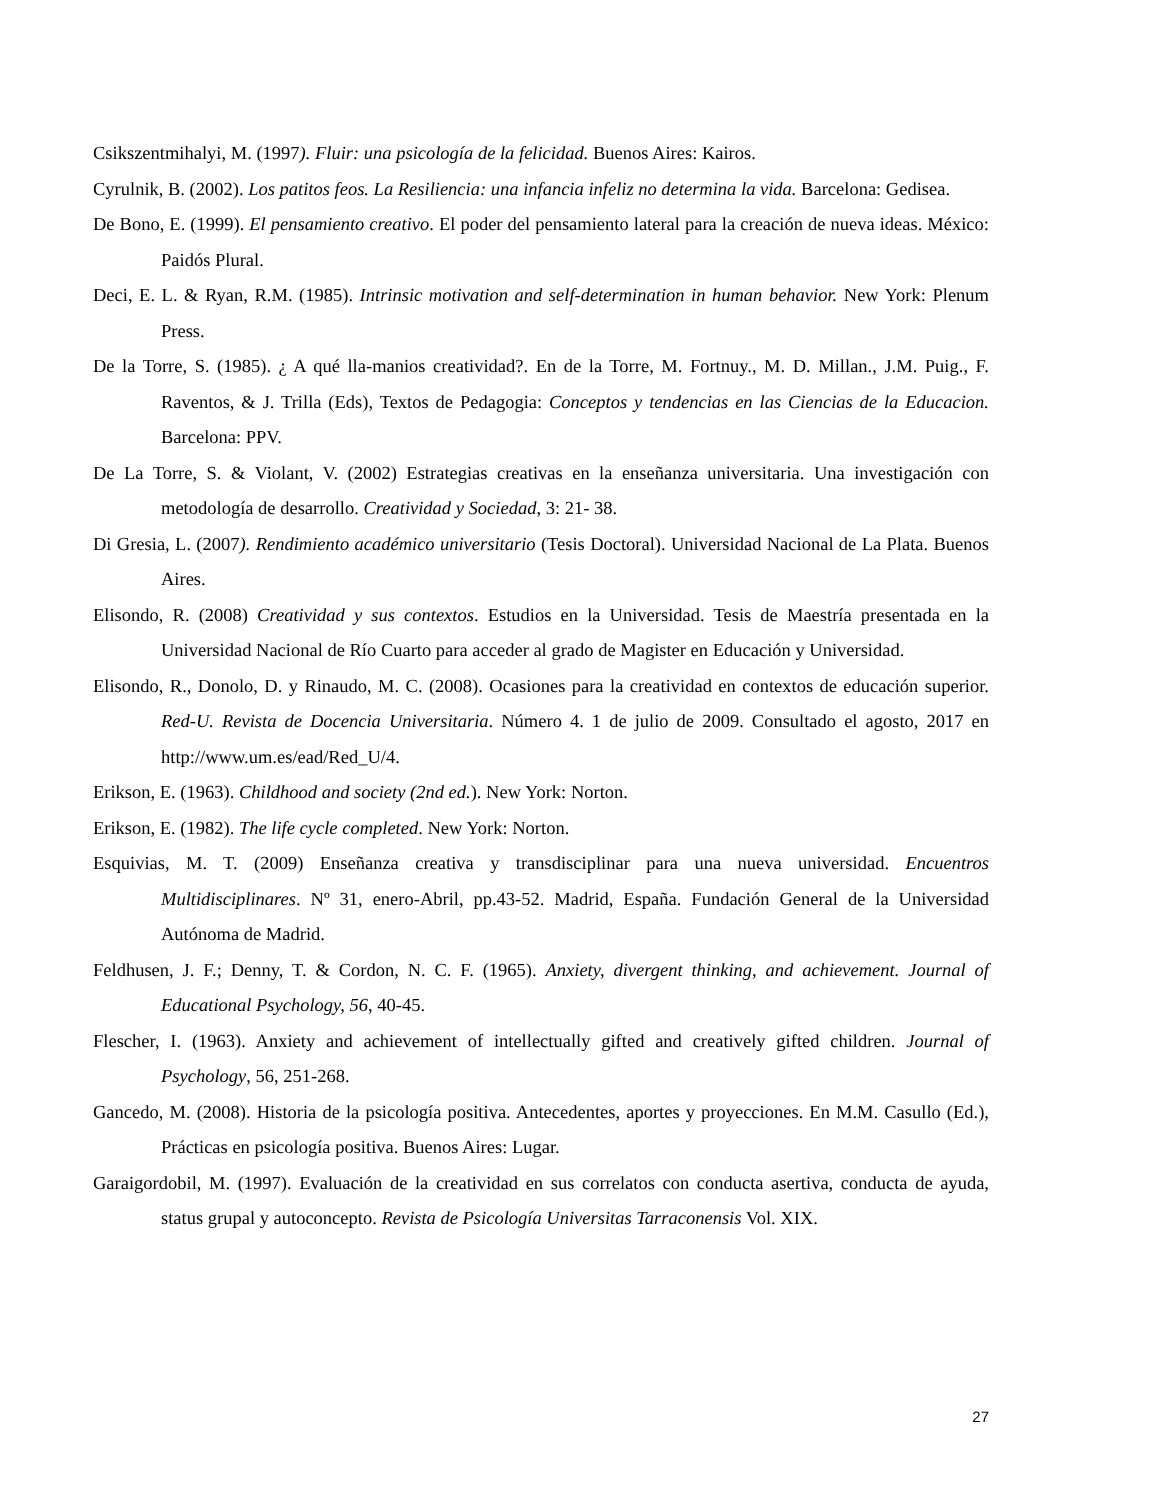Csikszentmihalyi, M. (1997). Fluir: una psicología de la felicidad. Buenos Aires: Kairos.
Cyrulnik, B. (2002). Los patitos feos. La Resiliencia: una infancia infeliz no determina la vida. Barcelona: Gedisea.
De Bono, E. (1999). El pensamiento creativo. El poder del pensamiento lateral para la creación de nueva ideas. México: Paidós Plural.
Deci, E. L. & Ryan, R.M. (1985). Intrinsic motivation and self-determination in human behavior. New York: Plenum Press.
De la Torre, S. (1985). ¿ A qué lla-manios creatividad?. En de la Torre, M. Fortnuy., M. D. Millan., J.M. Puig., F. Raventos, & J. Trilla (Eds), Textos de Pedagogia: Conceptos y tendencias en las Ciencias de la Educacion. Barcelona: PPV.
De La Torre, S. & Violant, V. (2002) Estrategias creativas en la enseñanza universitaria. Una investigación con metodología de desarrollo. Creatividad y Sociedad, 3: 21- 38.
Di Gresia, L. (2007). Rendimiento académico universitario (Tesis Doctoral). Universidad Nacional de La Plata. Buenos Aires.
Elisondo, R. (2008) Creatividad y sus contextos. Estudios en la Universidad. Tesis de Maestría presentada en la Universidad Nacional de Río Cuarto para acceder al grado de Magister en Educación y Universidad.
Elisondo, R., Donolo, D. y Rinaudo, M. C. (2008). Ocasiones para la creatividad en contextos de educación superior. Red-U. Revista de Docencia Universitaria. Número 4. 1 de julio de 2009. Consultado el agosto, 2017 en http://www.um.es/ead/Red_U/4.
Erikson, E. (1963). Childhood and society (2nd ed.). New York: Norton.
Erikson, E. (1982). The life cycle completed. New York: Norton.
Esquivias, M. T. (2009) Enseñanza creativa y transdisciplinar para una nueva universidad. Encuentros Multidisciplinares. Nº 31, enero-Abril, pp.43-52. Madrid, España. Fundación General de la Universidad Autónoma de Madrid.
Feldhusen, J. F.; Denny, T. & Cordon, N. C. F. (1965). Anxiety, divergent thinking, and achievement. Journal of Educational Psychology, 56, 40-45.
Flescher, I. (1963). Anxiety and achievement of intellectually gifted and creatively gifted children. Journal of Psychology, 56, 251-268.
Gancedo, M. (2008). Historia de la psicología positiva. Antecedentes, aportes y proyecciones. En M.M. Casullo (Ed.), Prácticas en psicología positiva. Buenos Aires: Lugar.
Garaigordobil, M. (1997). Evaluación de la creatividad en sus correlatos con conducta asertiva, conducta de ayuda, status grupal y autoconcepto. Revista de Psicología Universitas Tarraconensis Vol. XIX.
27